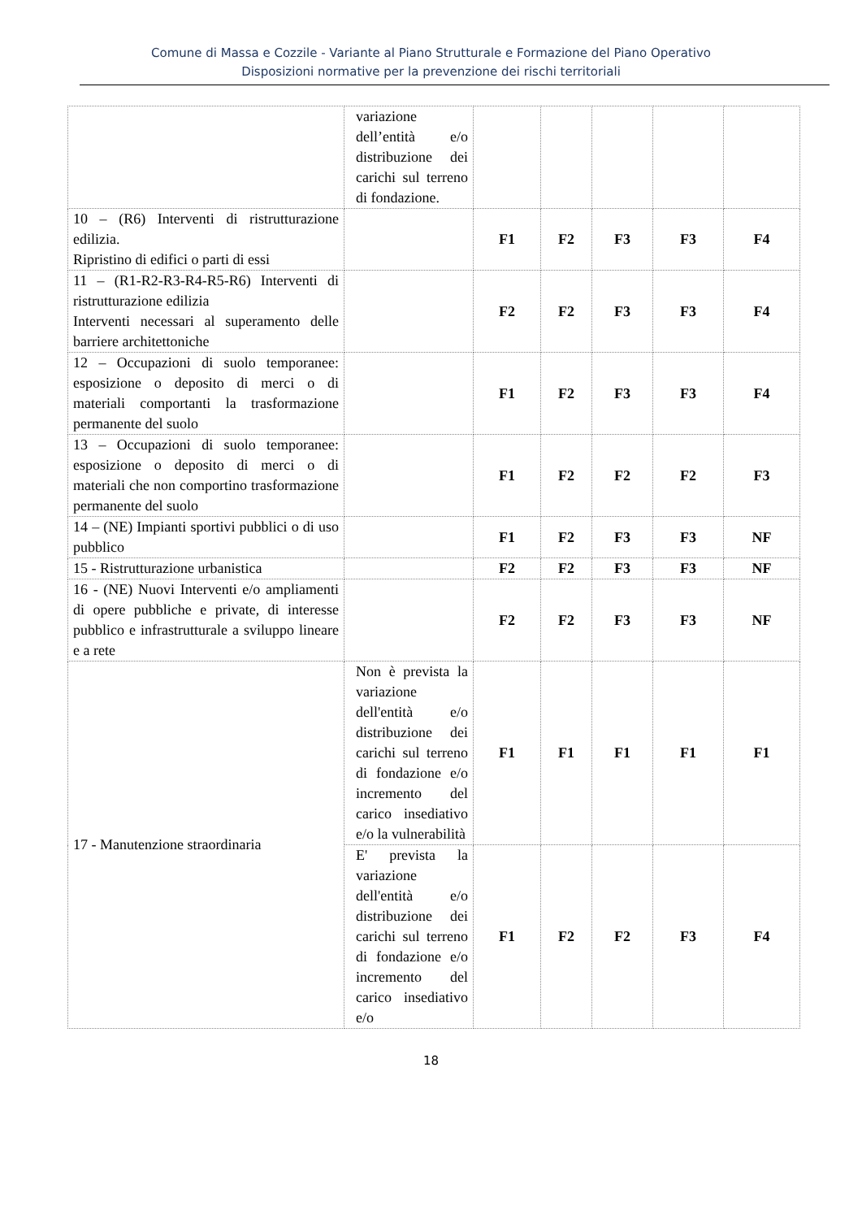Comune di Massa e Cozzile - Variante al Piano Strutturale e Formazione del Piano Operativo
Disposizioni normative per la prevenzione dei rischi territoriali
| | variazione dell’entità e/o distribuzione dei carichi sul terreno di fondazione. | | | | | |
| 10 – (R6) Interventi di ristrutturazione edilizia. Ripristino di edifici o parti di essi | | F1 | F2 | F3 | F3 | F4 |
| 11 – (R1-R2-R3-R4-R5-R6) Interventi di ristrutturazione edilizia Interventi necessari al superamento delle barriere architettoniche | | F2 | F2 | F3 | F3 | F4 |
| 12 – Occupazioni di suolo temporanee: esposizione o deposito di merci o di materiali comportanti la trasformazione permanente del suolo | | F1 | F2 | F3 | F3 | F4 |
| 13 – Occupazioni di suolo temporanee: esposizione o deposito di merci o di materiali che non comportino trasformazione permanente del suolo | | F1 | F2 | F2 | F2 | F3 |
| 14 – (NE) Impianti sportivi pubblici o di uso pubblico | | F1 | F2 | F3 | F3 | NF |
| 15 - Ristrutturazione urbanistica | | F2 | F2 | F3 | F3 | NF |
| 16 - (NE) Nuovi Interventi e/o ampliamenti di opere pubbliche e private, di interesse pubblico e infrastrutturale a sviluppo lineare e a rete | | F2 | F2 | F3 | F3 | NF |
| 17 - Manutenzione straordinaria | Non è prevista la variazione dell'entità e/o distribuzione dei carichi sul terreno di fondazione e/o incremento del carico insediativo e/o la vulnerabilità | F1 | F1 | F1 | F1 | F1 |
| | E' prevista la variazione dell'entità e/o distribuzione dei carichi sul terreno di fondazione e/o incremento del carico insediativo e/o | F1 | F2 | F2 | F3 | F4 |
18